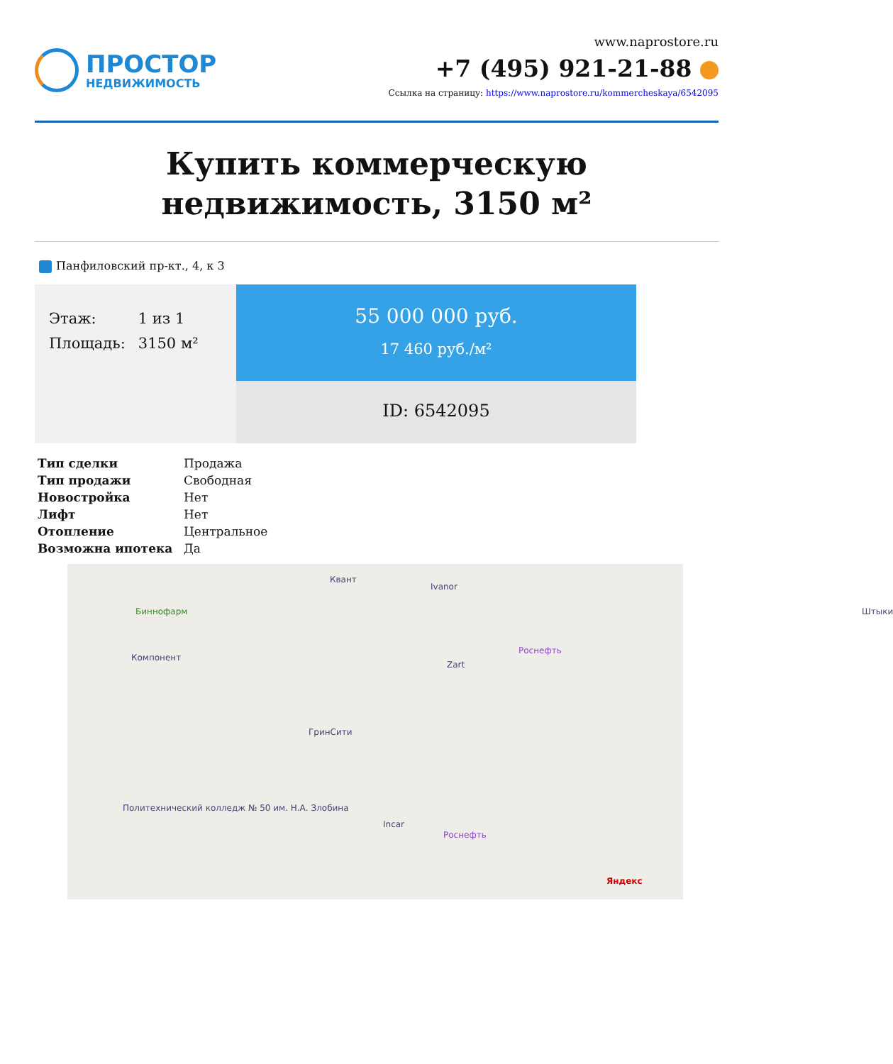ПРОСТОР
НЕДВИЖИМОСТЬ
www.naprostore.ru
+7 (495) 921-21-88
Ссылка на страницу: https://www.naprostore.ru/kommercheskaya/6542095
Купить коммерческую недвижимость, 3150 м²
Панфиловский пр-кт., 4, к 3
| Этаж: | 1 из 1 |
| Площадь: | 3150 м² |
55 000 000 руб.
17 460 руб./м²
ID: 6542095
| Тип сделки | Продажа |
| Тип продажи | Свободная |
| Новостройка | Нет |
| Лифт | Нет |
| Отопление | Центральное |
| Возможна ипотека | Да |
Квант
Ivanor
Биннофарм Штыки
Роснефть
Компонент
Zart
ГринСити
Политехнический колледж № 50 им. Н.А. Злобина
Incar
Роснефть
Яндекс